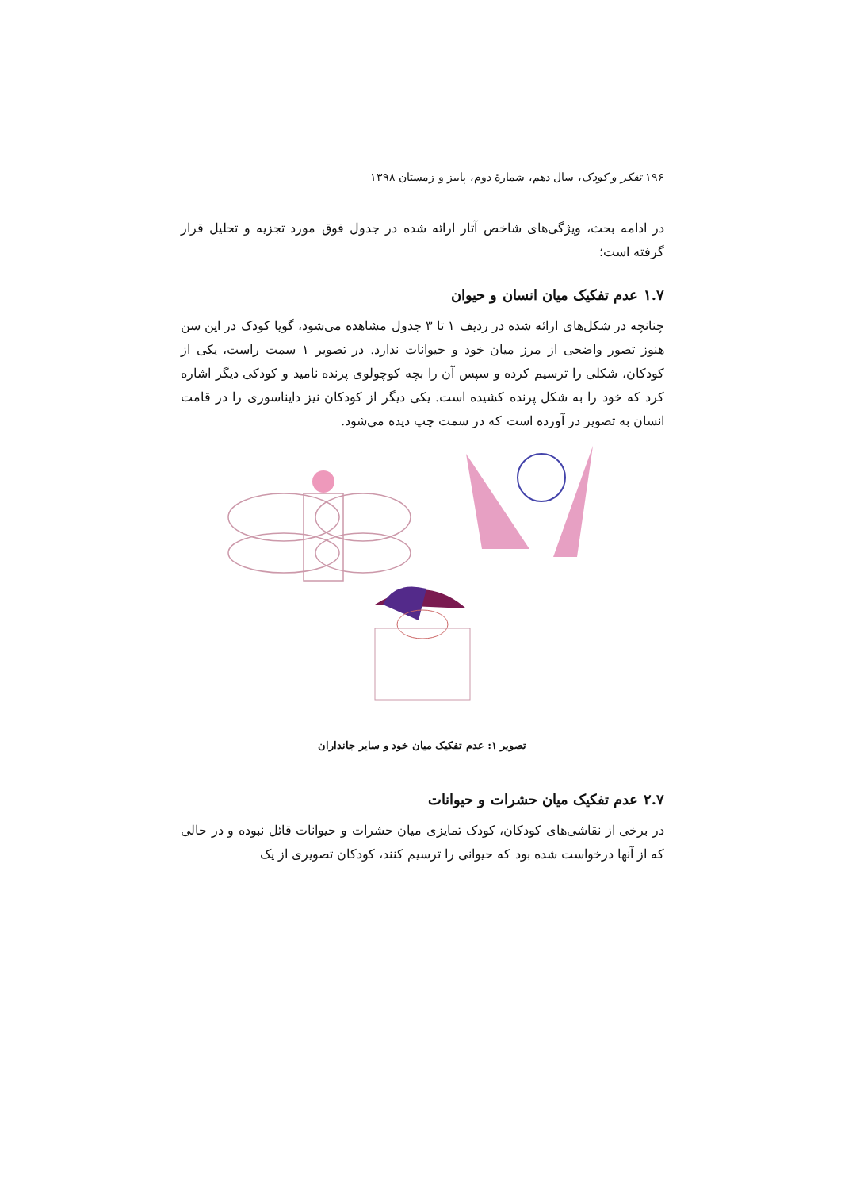۱۹۶ تفکر و کودک، سال دهم، شمارهٔ دوم، پاییز و زمستان ۱۳۹۸
در ادامه بحث، ویژگی‌های شاخص آثار ارائه شده در جدول فوق مورد تجزیه و تحلیل قرار گرفته است؛
۱.۷ عدم تفکیک میان انسان و حیوان
چنانچه در شکل‌های ارائه شده در ردیف ۱ تا ۳ جدول مشاهده می‌شود، گویا کودک در این سن هنوز تصور واضحی از مرز میان خود و حیوانات ندارد. در تصویر ۱ سمت راست، یکی از کودکان، شکلی را ترسیم کرده و سپس آن را بچه کوچولوی پرنده نامید و کودکی دیگر اشاره کرد که خود را به شکل پرنده کشیده است. یکی دیگر از کودکان نیز دایناسوری را در قامت انسان به تصویر در آورده است که در سمت چپ دیده می‌شود.
تصویر ۱: عدم تفکیک میان خود و سایر جانداران
۲.۷ عدم تفکیک میان حشرات و حیوانات
در برخی از نقاشی‌های کودکان، کودک تمایزی میان حشرات و حیوانات قائل نبوده و در حالی که از آنها درخواست شده بود که حیوانی را ترسیم کنند، کودکان تصویری از یک